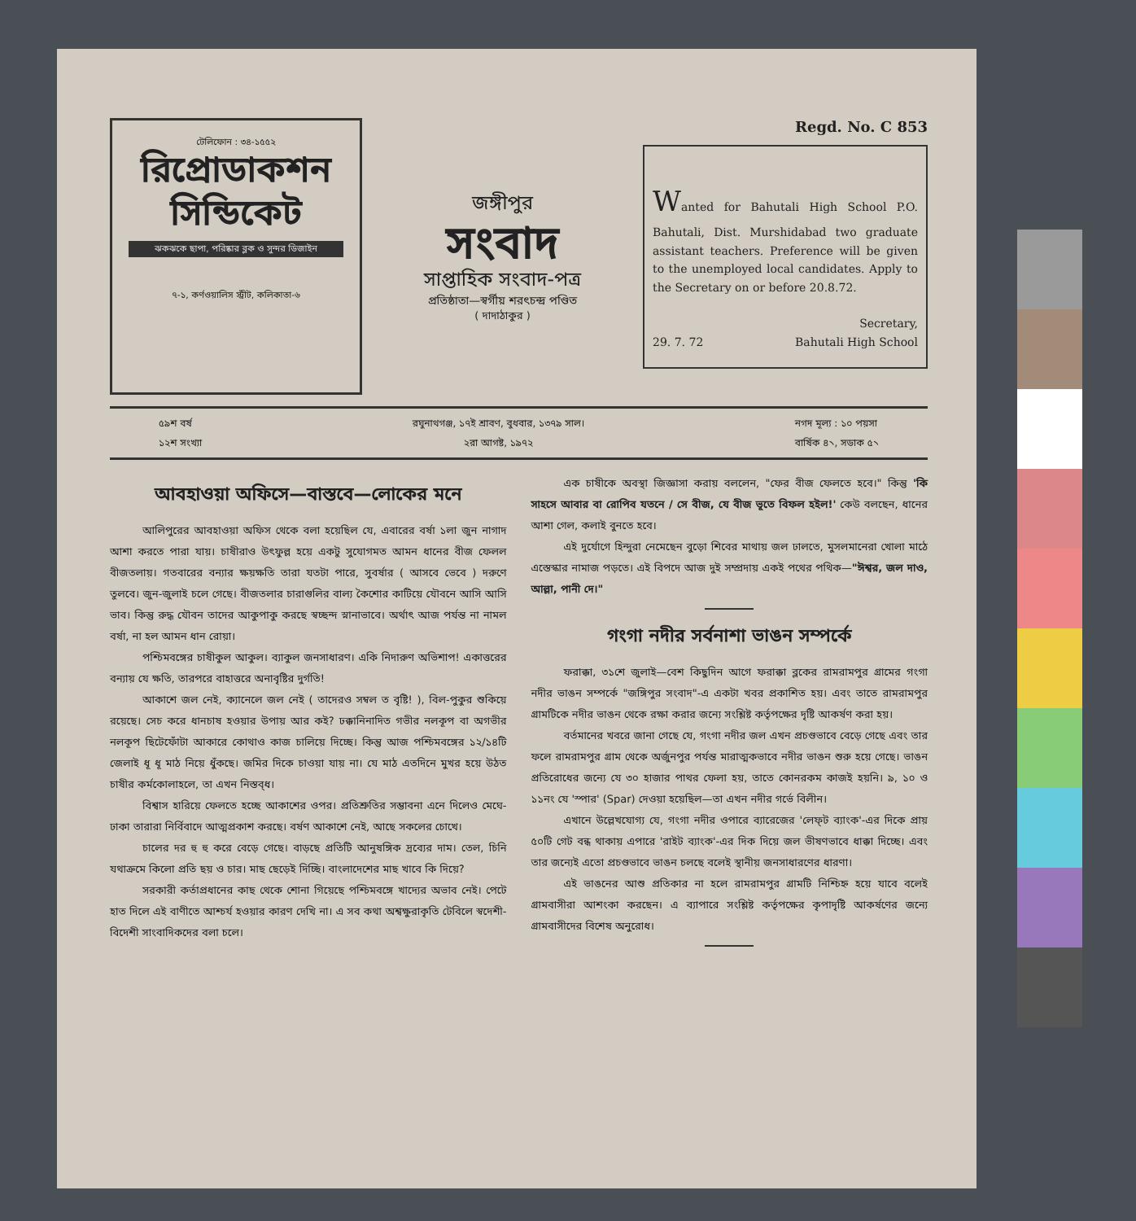টেলিফোন : ৩৪-১৫৫২
রিপ্রোডাকশন সিন্ডিকেট
ঝকঝকে ছাপা, পরিষ্কার ব্লক ও সুন্দর ডিজাইন
৭-১, কর্ণওয়ালিস স্ট্রীট, কলিকাতা-৬
জঙ্গীপুর
সংবাদ
সাপ্তাহিক সংবাদ-পত্র
প্রতিষ্ঠাতা—স্বর্গীয় শরৎচন্দ্র পণ্ডিত
( দাদাঠাকুর )
Regd. No. C 853
Wanted for Bahutali High School P.O. Bahutali, Dist. Murshidabad two graduate assistant teachers. Preference will be given to the unemployed local candidates. Apply to the Secretary on or before 20.8.72.
Secretary,
29. 7. 72 Bahutali High School
৫৯শ বর্ষ
১২শ সংখ্যা
রঘুনাথগঞ্জ, ১৭ই শ্রাবণ, বুধবার, ১৩৭৯ সাল।
২রা আগষ্ট, ১৯৭২
নগদ মূল্য : ১০ পয়সা
বার্ষিক ৪৲, সডাক ৫৲
আবহাওয়া অফিসে—বাস্তবে—লোকের মনে
আলিপুরের আবহাওয়া অফিস থেকে বলা হয়েছিল যে, এবারের বর্ষা ১লা জুন নাগাদ আশা করতে পারা যায়। চাষীরাও উৎফুল্ল হয়ে একটু সুযোগমত আমন ধানের বীজ ফেলল বীজতলায়। গতবারের বন্যার ক্ষয়ক্ষতি তারা যতটা পারে, সুবর্ষার ( আসবে ভেবে ) দরুণে তুলবে। জুন-জুলাই চলে গেছে। বীজতলার চারাগুলির বাল্য কৈশোর কাটিয়ে যৌবনে আসি আসি ভাব। কিন্তু রুদ্ধ যৌবন তাদের আকুপাকু করছে স্বচ্ছন্দ স্নানাভাবে। অর্থাৎ আজ পর্যন্ত না নামল বর্ষা, না হল আমন ধান রোয়া।
পশ্চিমবঙ্গের চাষীকুল আকুল। ব্যাকুল জনসাধারণ। একি নিদারুণ অভিশাপ! একাত্তরের বন্যায় যে ক্ষতি, তারপরে বাহাত্তরে অনাবৃষ্টির দুর্গতি!
আকাশে জল নেই, ক্যানেলে জল নেই ( তাদেরও সম্বল ত বৃষ্টি! ), বিল-পুকুর শুকিয়ে রয়েছে। সেচ করে ধানচাষ হওয়ার উপায় আর কই? ঢক্কানিনাদিত গভীর নলকূপ বা অগভীর নলকূপ ছিটেফোঁটা আকারে কোথাও কাজ চালিয়ে দিচ্ছে। কিন্তু আজ পশ্চিমবঙ্গের ১২/১৪টি জেলাই ধূ ধূ মাঠ নিয়ে ধুঁকছে। জমির দিকে চাওয়া যায় না। যে মাঠ এতদিনে মুখর হয়ে উঠত চাষীর কর্মকোলাহলে, তা এখন নিস্তব্ধ।
বিশ্বাস হারিয়ে ফেলতে হচ্ছে আকাশের ওপর। প্রতিশ্রুতির সম্ভাবনা এনে দিলেও মেঘে-ঢাকা তারারা নির্বিবাদে আত্মপ্রকাশ করছে। বর্ষণ আকাশে নেই, আছে সকলের চোখে।
চালের দর হু হু করে বেড়ে গেছে। বাড়ছে প্রতিটি আনুষঙ্গিক দ্রব্যের দাম। তেল, চিনি যথাক্রমে কিলো প্রতি ছয় ও চার। মাছ ছেড়েই দিচ্ছি। বাংলাদেশের মাছ খাবে কি দিয়ে?
সরকারী কর্তাপ্রধানের কাছ থেকে শোনা গিয়েছে পশ্চিমবঙ্গে খাদ্যের অভাব নেই। পেটে হাত দিলে এই বাণীতে আশ্চর্য হওয়ার কারণ দেখি না। এ সব কথা অশ্বক্ষুরাকৃতি টেবিলে স্বদেশী-বিদেশী সাংবাদিকদের বলা চলে।
এক চাষীকে অবস্থা জিজ্ঞাসা করায় বললেন, "ফের বীজ ফেলতে হবে।" কিন্তু 'কি সাহসে আবার বা রোপিব যতনে / সে বীজ, যে বীজ ভূতে বিফল হইল!' কেউ বলছেন, ধানের আশা গেল, কলাই বুনতে হবে।
এই দুর্যোগে হিন্দুরা নেমেছেন বুড়ো শিবের মাথায় জল ঢালতে, মুসলমানেরা খোলা মাঠে এস্তেস্কার নামাজ পড়তে। এই বিপদে আজ দুই সম্প্রদায় একই পথের পথিক—"ঈশ্বর, জল দাও, আল্লা, পানী দে।"
গংগা নদীর সর্বনাশা ভাঙন সম্পর্কে
ফরাক্কা, ৩১শে জুলাই—বেশ কিছুদিন আগে ফরাক্কা ব্লকের রামরামপুর গ্রামের গংগা নদীর ভাঙন সম্পর্কে "জঙ্গিপুর সংবাদ"-এ একটা খবর প্রকাশিত হয়। এবং তাতে রামরামপুর গ্রামটিকে নদীর ভাঙন থেকে রক্ষা করার জন্যে সংশ্লিষ্ট কর্তৃপক্ষের দৃষ্টি আকর্ষণ করা হয়।
বর্তমানের খবরে জানা গেছে যে, গংগা নদীর জল এখন প্রচণ্ডভাবে বেড়ে গেছে এবং তার ফলে রামরামপুর গ্রাম থেকে অর্জুনপুর পর্যন্ত মারাত্মকভাবে নদীর ভাঙন শুরু হয়ে গেছে। ভাঙন প্রতিরোধের জন্যে যে ৩০ হাজার পাথর ফেলা হয়, তাতে কোনরকম কাজই হয়নি। ৯, ১০ ও ১১নং যে 'স্পার' (Spar) দেওয়া হয়েছিল—তা এখন নদীর গর্ভে বিলীন।
এখানে উল্লেখযোগ্য যে, গংগা নদীর ওপারে ব্যারেজের 'লেফ্‌ট ব্যাংক'-এর দিকে প্রায় ৫০টি গেট বন্ধ থাকায় এপারে 'রাইট ব্যাংক'-এর দিক দিয়ে জল ভীষণভাবে ধাক্কা দিচ্ছে। এবং তার জন্যেই এতো প্রচণ্ডভাবে ভাঙন চলছে বলেই স্থানীয় জনসাধারণের ধারণা।
এই ভাঙনের আশু প্রতিকার না হলে রামরামপুর গ্রামটি নিশ্চিহ্ন হয়ে যাবে বলেই গ্রামবাসীরা আশংকা করছেন। এ ব্যাপারে সংশ্লিষ্ট কর্তৃপক্ষের কৃপাদৃষ্টি আকর্ষণের জন্যে গ্রামবাসীদের বিশেষ অনুরোধ।